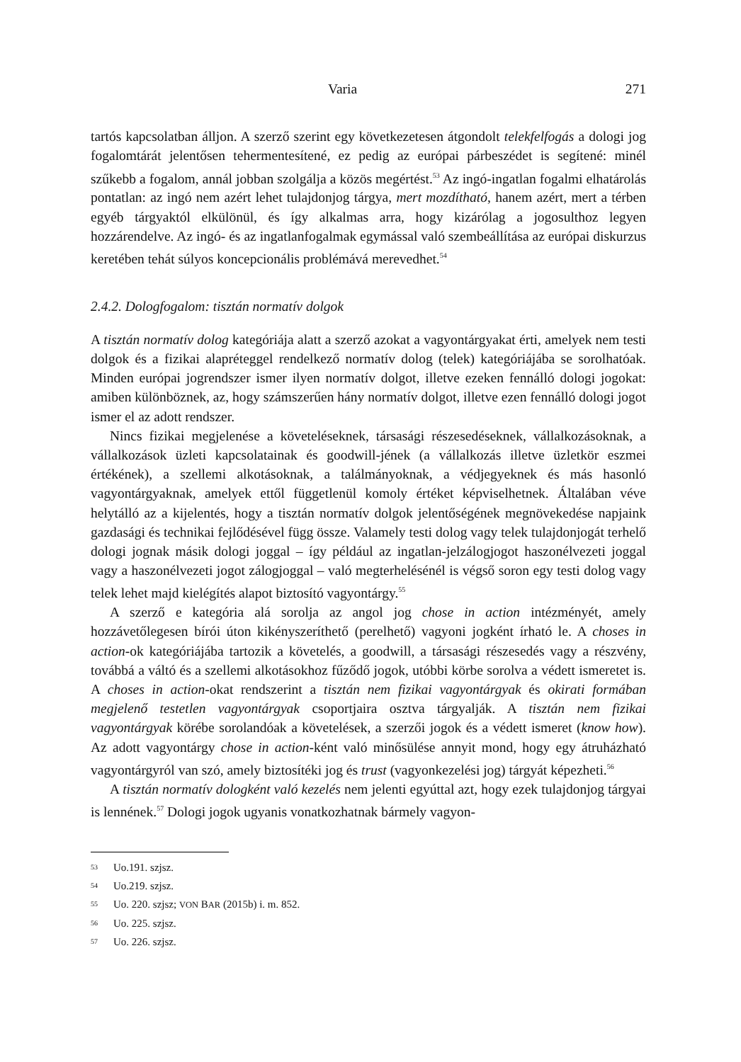Varia 271
tartós kapcsolatban álljon. A szerző szerint egy következetesen átgondolt telekfelfogás a dologi jog fogalomtárát jelentősen tehermentesítené, ez pedig az európai párbeszédet is segítené: minél szűkebb a fogalom, annál jobban szolgálja a közös megértést.<sup>53</sup> Az ingó-ingatlan fogalmi elhatárolás pontatlan: az ingó nem azért lehet tulajdonjog tárgya, mert mozdítható, hanem azért, mert a térben egyéb tárgyaktól elkülönül, és így alkalmas arra, hogy kizárólag a jogosulthoz legyen hozzárendelve. Az ingó- és az ingatlanfogalmak egymással való szembeállítása az európai diskurzus keretében tehát súlyos koncepcionális problémává merevedhet.<sup>54</sup>
2.4.2. Dologfogalom: tisztán normatív dolgok
A tisztán normatív dolog kategóriája alatt a szerző azokat a vagyontárgyakat érti, amelyek nem testi dolgok és a fizikai alapréteggel rendelkező normatív dolog (telek) kategóriájába se sorolhatóak. Minden európai jogrendszer ismer ilyen normatív dolgot, illetve ezeken fennálló dologi jogokat: amiben különböznek, az, hogy számszerűen hány normatív dolgot, illetve ezen fennálló dologi jogot ismer el az adott rendszer.
Nincs fizikai megjelenése a követeléseknek, társasági részesedéseknek, vállalkozásoknak, a vállalkozások üzleti kapcsolatainak és goodwill-jének (a vállalkozás illetve üzletkör eszmei értékének), a szellemi alkotásoknak, a találmányoknak, a védjegyeknek és más hasonló vagyontárgyaknak, amelyek ettől függetlenül komoly értéket képviselhetnek. Általában véve helytálló az a kijelentés, hogy a tisztán normatív dolgok jelentőségének megnövekedése napjaink gazdasági és technikai fejlődésével függ össze. Valamely testi dolog vagy telek tulajdonjogát terhelő dologi jognak másik dologi joggal – így például az ingatlan-jelzálogjogot haszonélvezeti joggal vagy a haszonélvezeti jogot zálogjoggal – való megterhelésénél is végső soron egy testi dolog vagy telek lehet majd kielégítés alapot biztosító vagyontárgy.<sup>55</sup>
A szerző e kategória alá sorolja az angol jog chose in action intézményét, amely hozzávetőlegesen bírói úton kikényszeríthető (perelhető) vagyoni jogként írható le. A choses in action-ok kategóriájába tartozik a követelés, a goodwill, a társasági részesedés vagy a részvény, továbbá a váltó és a szellemi alkotásokhoz fűződő jogok, utóbbi körbe sorolva a védett ismeretet is. A choses in action-okat rendszerint a tisztán nem fizikai vagyontárgyak és okirati formában megjelenő testetlen vagyontárgyak csoportjaira osztva tárgyalják. A tisztán nem fizikai vagyontárgyak körébe sorolandóak a követelések, a szerzői jogok és a védett ismeret (know how). Az adott vagyontárgy chose in action-ként való minősülése annyit mond, hogy egy átruházható vagyontárgyról van szó, amely biztosítéki jog és trust (vagyonkezelési jog) tárgyát képezheti.<sup>56</sup>
A tisztán normatív dologként való kezelés nem jelenti egyúttal azt, hogy ezek tulajdonjog tárgyai is lennének.<sup>57</sup> Dologi jogok ugyanis vonatkozhatnak bármely vagyon-
53 Uo.191. szjsz.
54 Uo.219. szjsz.
55 Uo. 220. szjsz; VON BAR (2015b) i. m. 852.
56 Uo. 225. szjsz.
57 Uo. 226. szjsz.